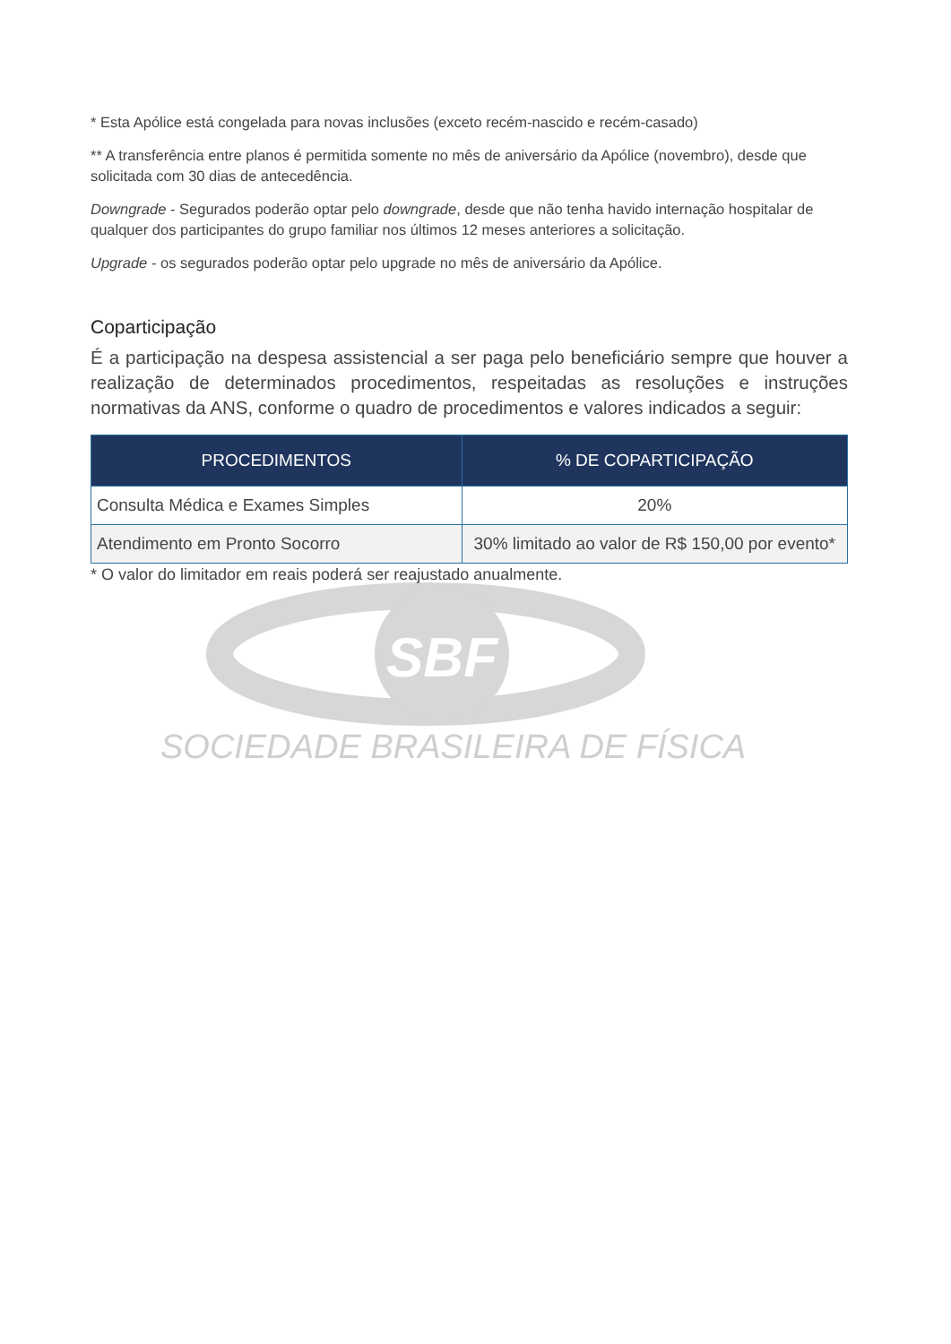SBF
* Esta Apólice está congelada para novas inclusões (exceto recém-nascido e recém-casado)
** A transferência entre planos é permitida somente no mês de aniversário da Apólice (novembro), desde que solicitada com 30 dias de antecedência.
Downgrade - Segurados poderão optar pelo downgrade, desde que não tenha havido internação hospitalar de qualquer dos participantes do grupo familiar nos últimos 12 meses anteriores a solicitação.
Upgrade - os segurados poderão optar pelo upgrade no mês de aniversário da Apólice.
Coparticipação
É a participação na despesa assistencial a ser paga pelo beneficiário sempre que houver a realização de determinados procedimentos, respeitadas as resoluções e instruções normativas da ANS, conforme o quadro de procedimentos e valores indicados a seguir:
| PROCEDIMENTOS | % DE COPARTICIPAÇÃO |
| --- | --- |
| Consulta Médica e Exames Simples | 20% |
| Atendimento em Pronto Socorro | 30% limitado ao valor de R$ 150,00 por evento* |
* O valor do limitador em reais poderá ser reajustado anualmente.
SOCIEDADE BRASILEIRA DE FÍSICA